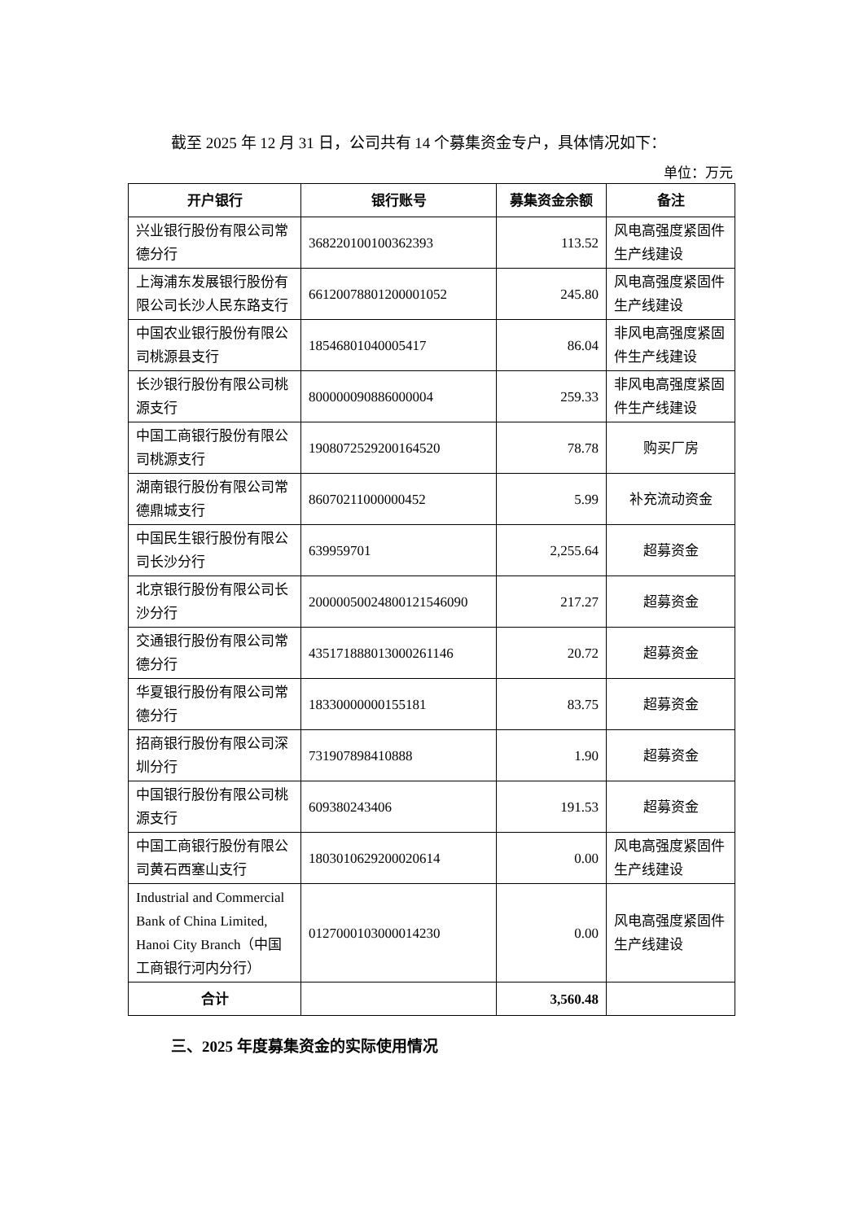截至 2025 年 12 月 31 日，公司共有 14 个募集资金专户，具体情况如下：
单位：万元
| 开户银行 | 银行账号 | 募集资金余额 | 备注 |
| --- | --- | --- | --- |
| 兴业银行股份有限公司常德分行 | 368220100100362393 | 113.52 | 风电高强度紧固件生产线建设 |
| 上海浦东发展银行股份有限公司长沙人民东路支行 | 66120078801200001052 | 245.80 | 风电高强度紧固件生产线建设 |
| 中国农业银行股份有限公司桃源县支行 | 18546801040005417 | 86.04 | 非风电高强度紧固件生产线建设 |
| 长沙银行股份有限公司桃源支行 | 800000090886000004 | 259.33 | 非风电高强度紧固件生产线建设 |
| 中国工商银行股份有限公司桃源支行 | 1908072529200164520 | 78.78 | 购买厂房 |
| 湖南银行股份有限公司常德鼎城支行 | 86070211000000452 | 5.99 | 补充流动资金 |
| 中国民生银行股份有限公司长沙分行 | 639959701 | 2,255.64 | 超募资金 |
| 北京银行股份有限公司长沙分行 | 20000050024800121546090 | 217.27 | 超募资金 |
| 交通银行股份有限公司常德分行 | 435171888013000261146 | 20.72 | 超募资金 |
| 华夏银行股份有限公司常德分行 | 18330000000155181 | 83.75 | 超募资金 |
| 招商银行股份有限公司深圳分行 | 731907898410888 | 1.90 | 超募资金 |
| 中国银行股份有限公司桃源支行 | 609380243406 | 191.53 | 超募资金 |
| 中国工商银行股份有限公司黄石西塞山支行 | 1803010629200020614 | 0.00 | 风电高强度紧固件生产线建设 |
| Industrial and Commercial Bank of China Limited, Hanoi City Branch（中国工商银行河内分行） | 0127000103000014230 | 0.00 | 风电高强度紧固件生产线建设 |
| 合计 | | 3,560.48 | |
三、2025 年度募集资金的实际使用情况